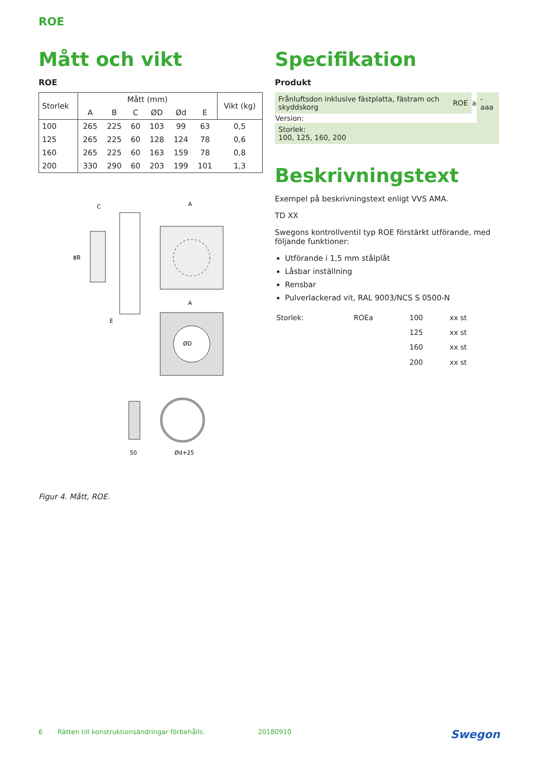ROE
Mått och vikt
ROE
| Storlek | Mått (mm) | | | | | | Vikt (kg) |
| --- | --- | --- | --- | --- | --- | --- | --- |
| | A | B | C | ØD | Ød | E | |
| 100 | 265 | 225 | 60 | 103 | 99 | 63 | 0,5 |
| 125 | 265 | 225 | 60 | 128 | 124 | 78 | 0,6 |
| 160 | 265 | 225 | 60 | 163 | 159 | 78 | 0,8 |
| 200 | 330 | 290 | 60 | 203 | 199 | 101 | 1,3 |
C
ϕB
A
E
A
ØD
50
Ød+25
Figur 4. Mått, ROE.
Specifikation
Produkt
| Frånluftsdon inklusive fästplatta, fästram och skyddskorg | ROE | a | -aaa |
| Version: | | | |
| Storlek: 100, 125, 160, 200 | | | |
Beskrivningstext
Exempel på beskrivningstext enligt VVS AMA.
TD XX
Swegons kontrollventil typ ROE förstärkt utförande, med följande funktioner:
Utförande i 1,5 mm stålplåt
Låsbar inställning
Rensbar
Pulverlackerad vit, RAL 9003/NCS S 0500-N
| Storlek: | ROEa | 100 | xx st |
| | | 125 | xx st |
| | | 160 | xx st |
| | | 200 | xx st |
6 Rätten till konstruktionsändringar förbehålls. 20180910 Swegon